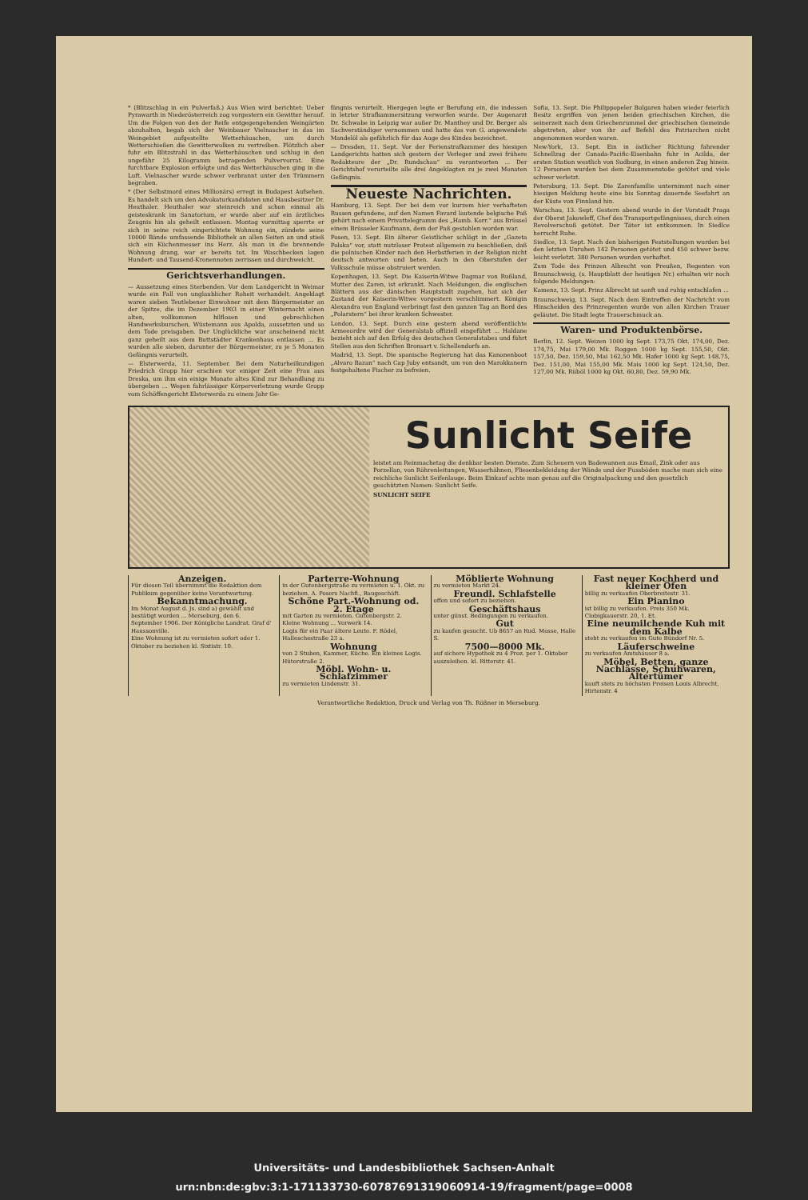* (Blitzschlag in ein Pulverfaß.) Aus Wien wird berichtet: Ueber Pyrawarth in Niederösterreich zog vorgestern ein Gewitter herauf. Um die Folgen von den der Reife entgegengehenden Weingärten abzuhalten, begab sich der Weinbauer Vielnascher in das im Weingebiet aufgestellte Wetterhäuschen, um durch Wetterschießen die Gewitterwolken zu vertreiben. Plötzlich aber fuhr ein Blitzstrahl in das Wetterhäuschen und schlug in den ungefähr 25 Kilogramm betragenden Pulvervorrat. Eine furchtbare Explosion erfolgte und das Wetterhäuschen ging in die Luft. Vielnascher wurde schwer verbrannt unter den Trümmern begraben.
* (Der Selbstmord eines Millionärs) erregt in Budapest Aufsehen. Es handelt sich um den Advokaturkandidaten und Hausbesitzer Dr. Heuthaler. Heuthaler war steinreich und schon einmal als geisteskrank im Sanatorium, er wurde aber auf ein ärztliches Zeugnis hin als geheilt entlassen. Montag vormittag sperrte er sich in seine reich eingerichtete Wohnung ein, zündete seine 10000 Bände umfassende Bibliothek an allen Seiten an und stieß sich ein Küchenmesser ins Herz. Als man in die brennende Wohnung drang, war er bereits tot. Im Waschbecken lagen Hundert- und Tausend-Kronennoten zerrissen und durchweicht.
Gerichtsverhandlungen.
— Aussetzung eines Sterbenden. Vor dem Landgericht in Weimar wurde ein Fall von unglaublicher Roheit verhandelt. Angeklagt waren sieben Teutlebener Einwohner mit dem Bürgermeister an der Spitze, die im Dezember 1903 in einer Winternacht einen alten, vollkommen hilflosen und gebrechlichen Handwerksburschen, Wüstemann aus Apolda, aussetzten und so dem Tode preisgaben. Der Unglückliche war anscheinend nicht ganz geheilt aus dem Buttstädter Krankenhaus entlassen ... Es wurden alle sieben, darunter der Bürgermeister, zu je 5 Monaten Gefängnis verurteilt.
— Elsterwerda, 11. September. Bei dem Naturheilkundigen Friedrich Gropp hier erschien vor einiger Zeit eine Frau aus Dreska, um ihm ein einige Monate altes Kind zur Behandlung zu übergeben ... Wegen fahrlässiger Körperverletzung wurde Gropp vom Schöffengericht Elsterwerda zu einem Jahr Ge-
fängnis verurteilt. Hiergegen legte er Berufung ein, die indessen in letzter Strafkammersitzung verworfen wurde. Der Augenarzt Dr. Schwabe in Leipzig war außer Dr. Manthey und Dr. Berger als Sachverständiger vernommen und hatte das von G. angewendete Mandelöl als gefährlich für das Auge des Kindes bezeichnet.
— Dresden, 11. Sept. Vor der Ferienstrafkammer des hiesigen Landgerichts hatten sich gestern der Verleger und zwei frühere Redakteure der „Dr. Rundschau“ zu verantworten ... Der Gerichtshof verurteilte alle drei Angeklagten zu je zwei Monaten Gefängnis.
Neueste Nachrichten.
Hamburg, 13. Sept. Der bei dem vor kurzem hier verhafteten Russen gefundene, auf den Namen Favard lautende belgische Paß gehört nach einem Privattelegramm des „Hamb. Korr.“ aus Brüssel einem Brüsseler Kaufmann, dem der Paß gestohlen worden war.
Posen, 13. Sept. Ein älterer Geistlicher schlägt in der „Gazeta Polska“ vor, statt nutzloser Protest allgemein zu beschließen, daß die polnischen Kinder nach den Herbstferien in der Religion nicht deutsch antworten und beten. Auch in den Oberstufen der Volksschule müsse obstruiert werden.
Kopenhagen, 13. Sept. Die Kaiserin-Witwe Dagmar von Rußland, Mutter des Zaren, ist erkrankt. Nach Meldungen, die englischen Blättern aus der dänischen Hauptstadt zugehen, hat sich der Zustand der Kaiserin-Witwe vorgestern verschlimmert. Königin Alexandra von England verbringt fast den ganzen Tag an Bord des „Polarstern“ bei ihrer kranken Schwester.
London, 13. Sept. Durch eine gestern abend veröffentlichte Armeeordre wird der Generalstab offiziell eingeführt ... Haldane bezieht sich auf den Erfolg des deutschen Generalstabes und führt Stellen aus den Schriften Bronsart v. Schellendorfs an.
Madrid, 13. Sept. Die spanische Regierung hat das Kanonenboot „Alvaro Bazan“ nach Cap Juby entsandt, um von den Marokkanern festgehaltene Fischer zu befreien.
Sofia, 13. Sept. Die Philippopeler Bulgaren haben wieder feierlich Besitz ergriffen von jenen beiden griechischen Kirchen, die seinerzeit nach dem Griechenrummel der griechischen Gemeinde abgetreten, aber von ihr auf Befehl des Patriarchen nicht angenommen worden waren.
New-York, 13. Sept. Ein in östlicher Richtung fahrender Schnellzug der Canada-Pacific-Eisenbahn fuhr in Acilda, der ersten Station westlich von Sudburg, in einen anderen Zug hinein. 12 Personen wurden bei dem Zusammenstoße getötet und viele schwer verletzt.
Petersburg, 13. Sept. Die Zarenfamilie unternimmt nach einer hiesigen Meldung heute eine bis Sonntag dauernde Seefahrt an der Küste von Finnland hin.
Warschau, 13. Sept. Gestern abend wurde in der Vorstadt Praga der Oberst Jakowleff, Chef des Transportgefängnisses, durch einen Revolverschuß getötet. Der Täter ist entkommen. In Siedlce herrscht Ruhe.
Siedlce, 13. Sept. Nach den bisherigen Feststellungen wurden bei den letzten Unruhen 142 Personen getötet und 450 schwer bezw. leicht verletzt. 380 Personen wurden verhaftet.
Zum Tode des Prinzen Albrecht von Preußen, Regenten von Braunschweig, (s. Hauptblatt der heutigen Nr.) erhalten wir noch folgende Meldungen:
Kamenz, 13. Sept. Prinz Albrecht ist sanft und ruhig entschlafen ...
Braunschweig, 13. Sept. Nach dem Eintreffen der Nachricht vom Hinscheiden des Prinzregenten wurde von allen Kirchen Trauer geläutet. Die Stadt legte Trauerschmuck an.
Waren- und Produktenbörse.
Berlin, 12. Sept. Weizen 1000 kg Sept. 173,75 Okt. 174,00, Dez. 174,75, Mai 179,00 Mk. Roggen 1000 kg Sept. 155,50, Okt. 157,50, Dez. 159,50, Mai 162,50 Mk. Hafer 1000 kg Sept. 148,75, Dez. 151,00, Mai 155,00 Mk. Mais 1000 kg Sept. 124,50, Dez. 127,00 Mk. Rüböl 1000 kg Okt. 60,80, Dez. 59,90 Mk.
Sunlicht Seife
leistet am Reinmachetag die denkbar besten Dienste. Zum Scheuern von Badewannen aus Email, Zink oder aus Porzellan, von Röhrenleitungen, Wasserhähnen, Fliesenbekleidung der Wände und der Fussböden mache man sich eine reichliche Sunlicht Seifenlauge. Beim Einkauf achte man genau auf die Originalpackung und den gesetzlich geschützten Namen: Sunlicht Seife.
SUNLICHT SEIFE
Anzeigen.
Für diesen Teil übernimmt die Redaktion dem Publikum gegenüber keine Verantwortung.
Bekanntmachung.
Im Monat August d. Js. sind a) gewählt und bestätigt worden ... Merseburg, den 6. September 1906. Der Königliche Landrat. Graf d' Haussonville.
Eine Wohnung ist zu vermieten sofort oder 1. Oktober zu beziehen kl. Sixtistr. 10.
Parterre-Wohnung
in der Gutenbergstraße zu vermieten u. 1. Okt. zu beziehen. A. Posers Nachfl., Baugeschäft.
Schöne Part.-Wohnung od. 2. Etage
mit Garten zu vermieten. Gutenbergstr. 2.
Kleine Wohnung ... Vorwerk 14.
Logis für ein Paar ältere Leute. F. Rödel, Halleschestraße 23 a.
Wohnung
von 2 Stuben, Kammer, Küche. Ein kleines Logis. Hüterstraße 2.
Möbl. Wohn- u. Schlafzimmer
zu vermieten Lindenstr. 31.
Möblierte Wohnung
zu vermieten Markt 24.
Freundl. Schlafstelle
offen und sofort zu beziehen.
Geschäftshaus
unter günst. Bedingungen zu verkaufen.
Gut
zu kaufen gesucht. Ub 8657 an Rud. Mosse, Halle S.
7500—8000 Mk.
auf sichere Hypothek zu 4 Proz. per 1. Oktober auszuleihen. kl. Ritterstr. 41.
Fast neuer Kochherd und kleiner Ofen
billig zu verkaufen Oberbreitestr. 31.
Ein Pianino
ist billig zu verkaufen. Preis 350 Mk. Clobigkauerstr. 20, 1. Et.
Eine neumilchende Kuh mit dem Kalbe
steht zu verkaufen im Gute Bündorf Nr. 5.
Läuferschweine
zu verkaufen Amtshäuser 8 a.
Möbel, Betten, ganze Nachlässe, Schuhwaren, Altertümer
kauft stets zu höchsten Preisen Louis Albrecht, Hirtenstr. 4
Verantwortliche Redaktion, Druck und Verlag von Th. Rößner in Merseburg.
Universitäts- und Landesbibliothek Sachsen-Anhalt
urn:nbn:de:gbv:3:1-171133730-60787691319060914-19/fragment/page=0008